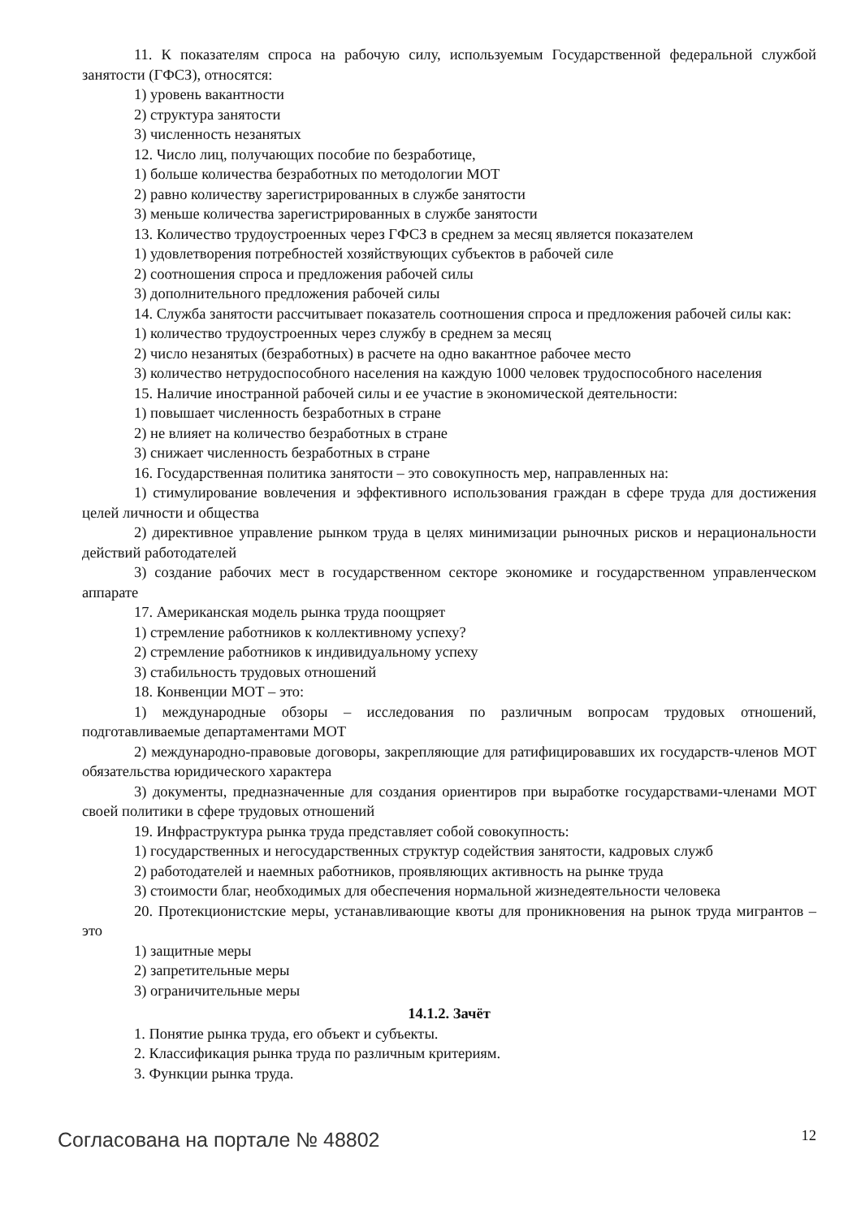11. К показателям спроса на рабочую силу, используемым Государственной федеральной службой занятости (ГФСЗ), относятся:
1) уровень вакантности
2) структура занятости
3) численность незанятых
12. Число лиц, получающих пособие по безработице,
1) больше количества безработных по методологии МОТ
2) равно количеству зарегистрированных в службе занятости
3) меньше количества зарегистрированных в службе занятости
13. Количество трудоустроенных через ГФСЗ в среднем за месяц является показателем
1) удовлетворения потребностей хозяйствующих субъектов в рабочей силе
2) соотношения спроса и предложения рабочей силы
3) дополнительного предложения рабочей силы
14. Служба занятости рассчитывает показатель соотношения спроса и предложения рабочей силы как:
1) количество трудоустроенных через службу в среднем за месяц
2) число незанятых (безработных) в расчете на одно вакантное рабочее место
3) количество нетрудоспособного населения на каждую 1000 человек трудоспособного населения
15. Наличие иностранной рабочей силы и ее участие в экономической деятельности:
1) повышает численность безработных в стране
2) не влияет на количество безработных в стране
3) снижает численность безработных в стране
16. Государственная политика занятости – это совокупность мер, направленных на:
1) стимулирование вовлечения и эффективного использования граждан в сфере труда для достижения целей личности и общества
2) директивное управление рынком труда в целях минимизации рыночных рисков и нерациональности действий работодателей
3) создание рабочих мест в государственном секторе экономике и государственном управленческом аппарате
17. Американская модель рынка труда поощряет
1) стремление работников к коллективному успеху?
2) стремление работников к индивидуальному успеху
3) стабильность трудовых отношений
18. Конвенции МОТ – это:
1) международные обзоры – исследования по различным вопросам трудовых отношений, подготавливаемые департаментами МОТ
2) международно-правовые договоры, закрепляющие для ратифицировавших их государств-членов МОТ обязательства юридического характера
3) документы, предназначенные для создания ориентиров при выработке государствами-членами МОТ своей политики в сфере трудовых отношений
19. Инфраструктура рынка труда представляет собой совокупность:
1) государственных и негосударственных структур содействия занятости, кадровых служб
2) работодателей и наемных работников, проявляющих активность на рынке труда
3) стоимости благ, необходимых для обеспечения нормальной жизнедеятельности человека
20. Протекционистские меры, устанавливающие квоты для проникновения на рынок труда мигрантов – это
1) защитные меры
2) запретительные меры
3) ограничительные меры
14.1.2. Зачёт
1. Понятие рынка труда, его объект и субъекты.
2. Классификация рынка труда по различным критериям.
3. Функции рынка труда.
Согласована на портале № 48802 12